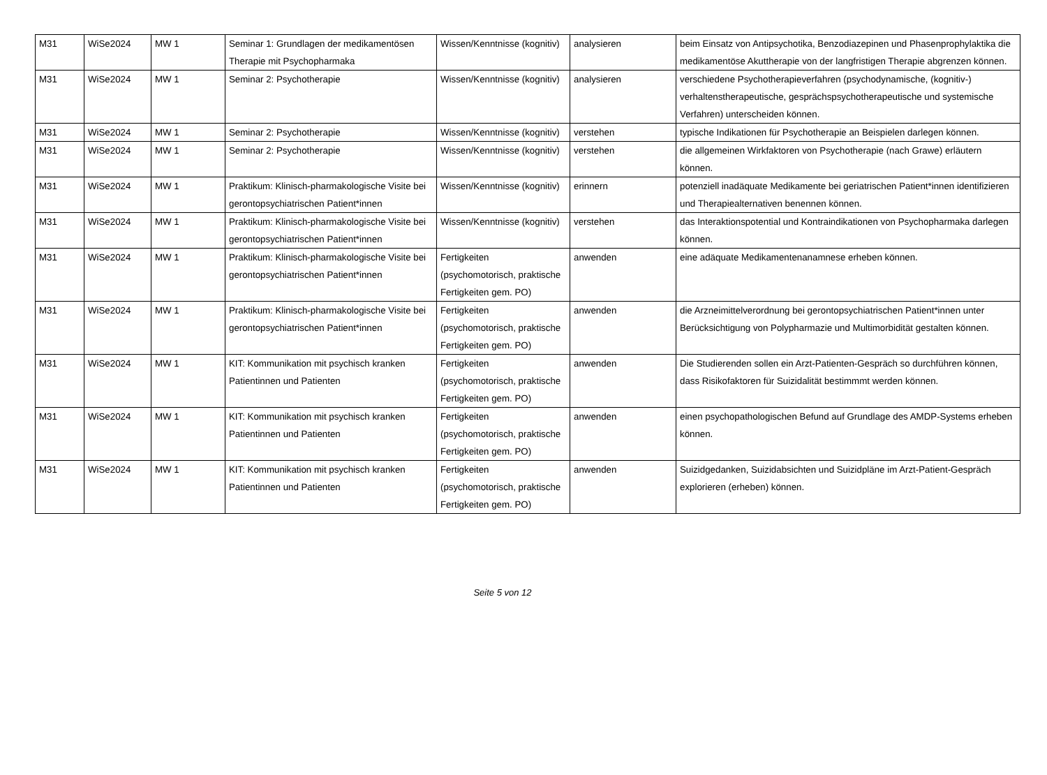| M31 | WiSe2024 | MW 1 | Seminar 1: Grundlagen der medikamentösen Therapie mit Psychopharmaka | Wissen/Kenntnisse (kognitiv) | analysieren | beim Einsatz von Antipsychotika, Benzodiazepinen und Phasenprophylaktika die medikamentöse Akuttherapie von der langfristigen Therapie abgrenzen können. |
| M31 | WiSe2024 | MW 1 | Seminar 2: Psychotherapie | Wissen/Kenntnisse (kognitiv) | analysieren | verschiedene Psychotherapieverfahren (psychodynamische, (kognitiv-) verhaltenstherapeutische, gesprächspsychotherapeutische und systemische Verfahren) unterscheiden können. |
| M31 | WiSe2024 | MW 1 | Seminar 2: Psychotherapie | Wissen/Kenntnisse (kognitiv) | verstehen | typische Indikationen für Psychotherapie an Beispielen darlegen können. |
| M31 | WiSe2024 | MW 1 | Seminar 2: Psychotherapie | Wissen/Kenntnisse (kognitiv) | verstehen | die allgemeinen Wirkfaktoren von Psychotherapie (nach Grawe) erläutern können. |
| M31 | WiSe2024 | MW 1 | Praktikum: Klinisch-pharmakologische Visite bei gerontopsychiatrischen Patient*innen | Wissen/Kenntnisse (kognitiv) | erinnern | potenziell inadäquate Medikamente bei geriatrischen Patient*innen identifizieren und Therapiealternativen benennen können. |
| M31 | WiSe2024 | MW 1 | Praktikum: Klinisch-pharmakologische Visite bei gerontopsychiatrischen Patient*innen | Wissen/Kenntnisse (kognitiv) | verstehen | das Interaktionspotential und Kontraindikationen von Psychopharmaka darlegen können. |
| M31 | WiSe2024 | MW 1 | Praktikum: Klinisch-pharmakologische Visite bei gerontopsychiatrischen Patient*innen | Fertigkeiten (psychomotorisch, praktische Fertigkeiten gem. PO) | anwenden | eine adäquate Medikamentenanamnese erheben können. |
| M31 | WiSe2024 | MW 1 | Praktikum: Klinisch-pharmakologische Visite bei gerontopsychiatrischen Patient*innen | Fertigkeiten (psychomotorisch, praktische Fertigkeiten gem. PO) | anwenden | die Arzneimittelverordnung bei gerontopsychiatrischen Patient*innen unter Berücksichtigung von Polypharmazie und Multimorbidität gestalten können. |
| M31 | WiSe2024 | MW 1 | KIT: Kommunikation mit psychisch kranken Patientinnen und Patienten | Fertigkeiten (psychomotorisch, praktische Fertigkeiten gem. PO) | anwenden | Die Studierenden sollen ein Arzt-Patienten-Gespräch so durchführen können, dass Risikofaktoren für Suizidalität bestimmmt werden können. |
| M31 | WiSe2024 | MW 1 | KIT: Kommunikation mit psychisch kranken Patientinnen und Patienten | Fertigkeiten (psychomotorisch, praktische Fertigkeiten gem. PO) | anwenden | einen psychopathologischen Befund auf Grundlage des AMDP-Systems erheben können. |
| M31 | WiSe2024 | MW 1 | KIT: Kommunikation mit psychisch kranken Patientinnen und Patienten | Fertigkeiten (psychomotorisch, praktische Fertigkeiten gem. PO) | anwenden | Suizidgedanken, Suizidabsichten und Suizidpläne im Arzt-Patient-Gespräch explorieren (erheben) können. |
Seite 5 von 12